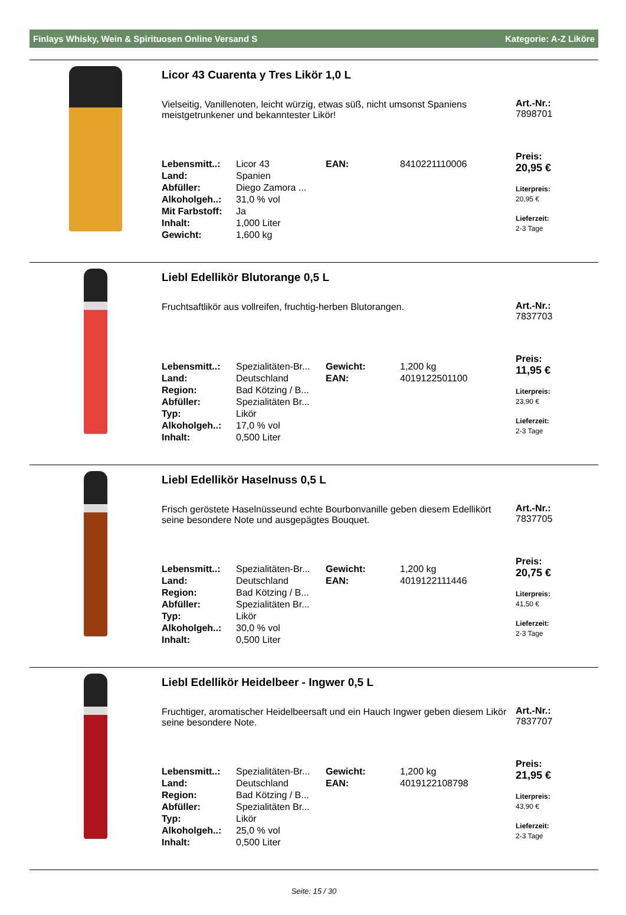Finlays Whisky, Wein & Spirituosen Online Versand S Kategorie: A-Z Liköre
Licor 43 Cuarenta y Tres Likör 1,0 L
Vielseitig, Vanillenoten, leicht würzig, etwas süß, nicht umsonst Spaniens meistgetrunkener und bekanntester Likör!
| Lebensmitt..: | Licor 43 | EAN: | 8410221110006 |
| Land: | Spanien | | |
| Abfüller: | Diego Zamora ... | | |
| Alkoholgeh..: | 31,0 % vol | | |
| Mit Farbstoff: | Ja | | |
| Inhalt: | 1,000 Liter | | |
| Gewicht: | 1,600 kg | | |
Art.-Nr.:
7898701
Preis:
20,95 €
Literpreis:
20,95 €
Lieferzeit:
2-3 Tage
Liebl Edellikör Blutorange 0,5 L
Fruchtsaftlikör aus vollreifen, fruchtig-herben Blutorangen.
| Lebensmitt..: | Spezialitäten-Br... | Gewicht: | 1,200 kg |
| Land: | Deutschland | EAN: | 4019122501100 |
| Region: | Bad Kötzing / B... | | |
| Abfüller: | Spezialitäten Br... | | |
| Typ: | Likör | | |
| Alkoholgeh..: | 17,0 % vol | | |
| Inhalt: | 0,500 Liter | | |
Art.-Nr.:
7837703
Preis:
11,95 €
Literpreis:
23,90 €
Lieferzeit:
2-3 Tage
Liebl Edellikör Haselnuss 0,5 L
Frisch geröstete Haselnüsseund echte Bourbonvanille geben diesem Edellikört seine besondere Note und ausgepägtes Bouquet.
| Lebensmitt..: | Spezialitäten-Br... | Gewicht: | 1,200 kg |
| Land: | Deutschland | EAN: | 4019122111446 |
| Region: | Bad Kötzing / B... | | |
| Abfüller: | Spezialitäten Br... | | |
| Typ: | Likör | | |
| Alkoholgeh..: | 30,0 % vol | | |
| Inhalt: | 0,500 Liter | | |
Art.-Nr.:
7837705
Preis:
20,75 €
Literpreis:
41,50 €
Lieferzeit:
2-3 Tage
Liebl Edellikör Heidelbeer - Ingwer 0,5 L
Fruchtiger, aromatischer Heidelbeersaft und ein Hauch Ingwer geben diesem Likör seine besondere Note.
| Lebensmitt..: | Spezialitäten-Br... | Gewicht: | 1,200 kg |
| Land: | Deutschland | EAN: | 4019122108798 |
| Region: | Bad Kötzing / B... | | |
| Abfüller: | Spezialitäten Br... | | |
| Typ: | Likör | | |
| Alkoholgeh..: | 25,0 % vol | | |
| Inhalt: | 0,500 Liter | | |
Art.-Nr.:
7837707
Preis:
21,95 €
Literpreis:
43,90 €
Lieferzeit:
2-3 Tage
Seite: 15 / 30